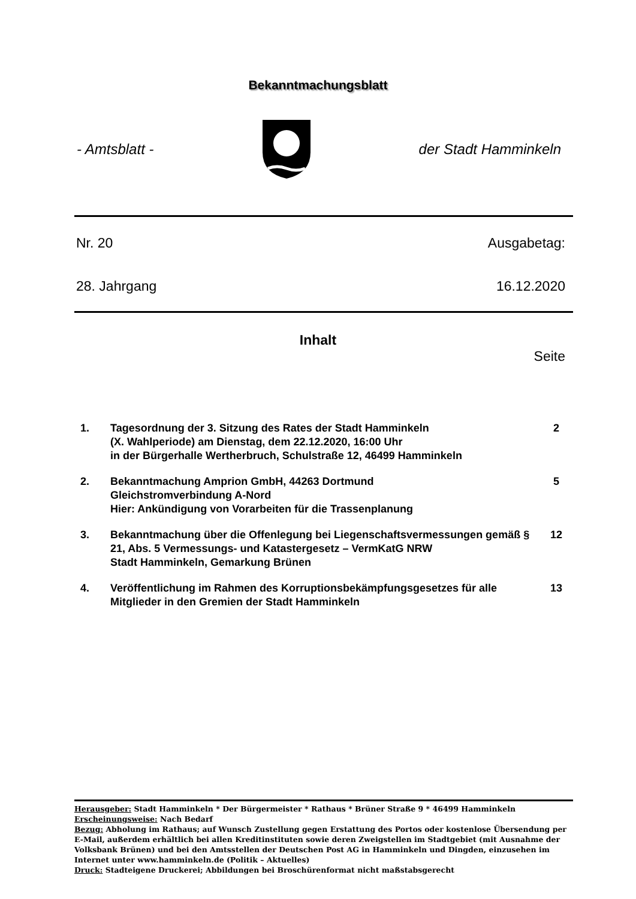Bekanntmachungsblatt
- Amtsblatt - der Stadt Hamminkeln
Nr. 20 Ausgabetag:
28. Jahrgang 16.12.2020
Inhalt
Seite
1. Tagesordnung der 3. Sitzung des Rates der Stadt Hamminkeln
(X. Wahlperiode) am Dienstag, dem 22.12.2020, 16:00 Uhr
in der Bürgerhalle Wertherbruch, Schulstraße 12, 46499 Hamminkeln
2
2. Bekanntmachung Amprion GmbH, 44263 Dortmund
Gleichstromverbindung A-Nord
Hier: Ankündigung von Vorarbeiten für die Trassenplanung
5
3. Bekanntmachung über die Offenlegung bei Liegenschaftsvermessungen gemäß § 21, Abs. 5 Vermessungs- und Katastergesetz – VermKatG NRW
Stadt Hamminkeln, Gemarkung Brünen
12
4. Veröffentlichung im Rahmen des Korruptionsbekämpfungsgesetzes für alle Mitglieder in den Gremien der Stadt Hamminkeln
13
Herausgeber: Stadt Hamminkeln * Der Bürgermeister * Rathaus * Brüner Straße 9 * 46499 Hamminkeln
Erscheinungsweise: Nach Bedarf
Bezug: Abholung im Rathaus; auf Wunsch Zustellung gegen Erstattung des Portos oder kostenlose Übersendung per E-Mail, außerdem erhältlich bei allen Kreditinstituten sowie deren Zweigstellen im Stadtgebiet (mit Ausnahme der Volksbank Brünen) und bei den Amtsstellen der Deutschen Post AG in Hamminkeln und Dingden, einzusehen im Internet unter www.hamminkeln.de (Politik – Aktuelles)
Druck: Stadteigene Druckerei; Abbildungen bei Broschürenformat nicht maßstabsgerecht